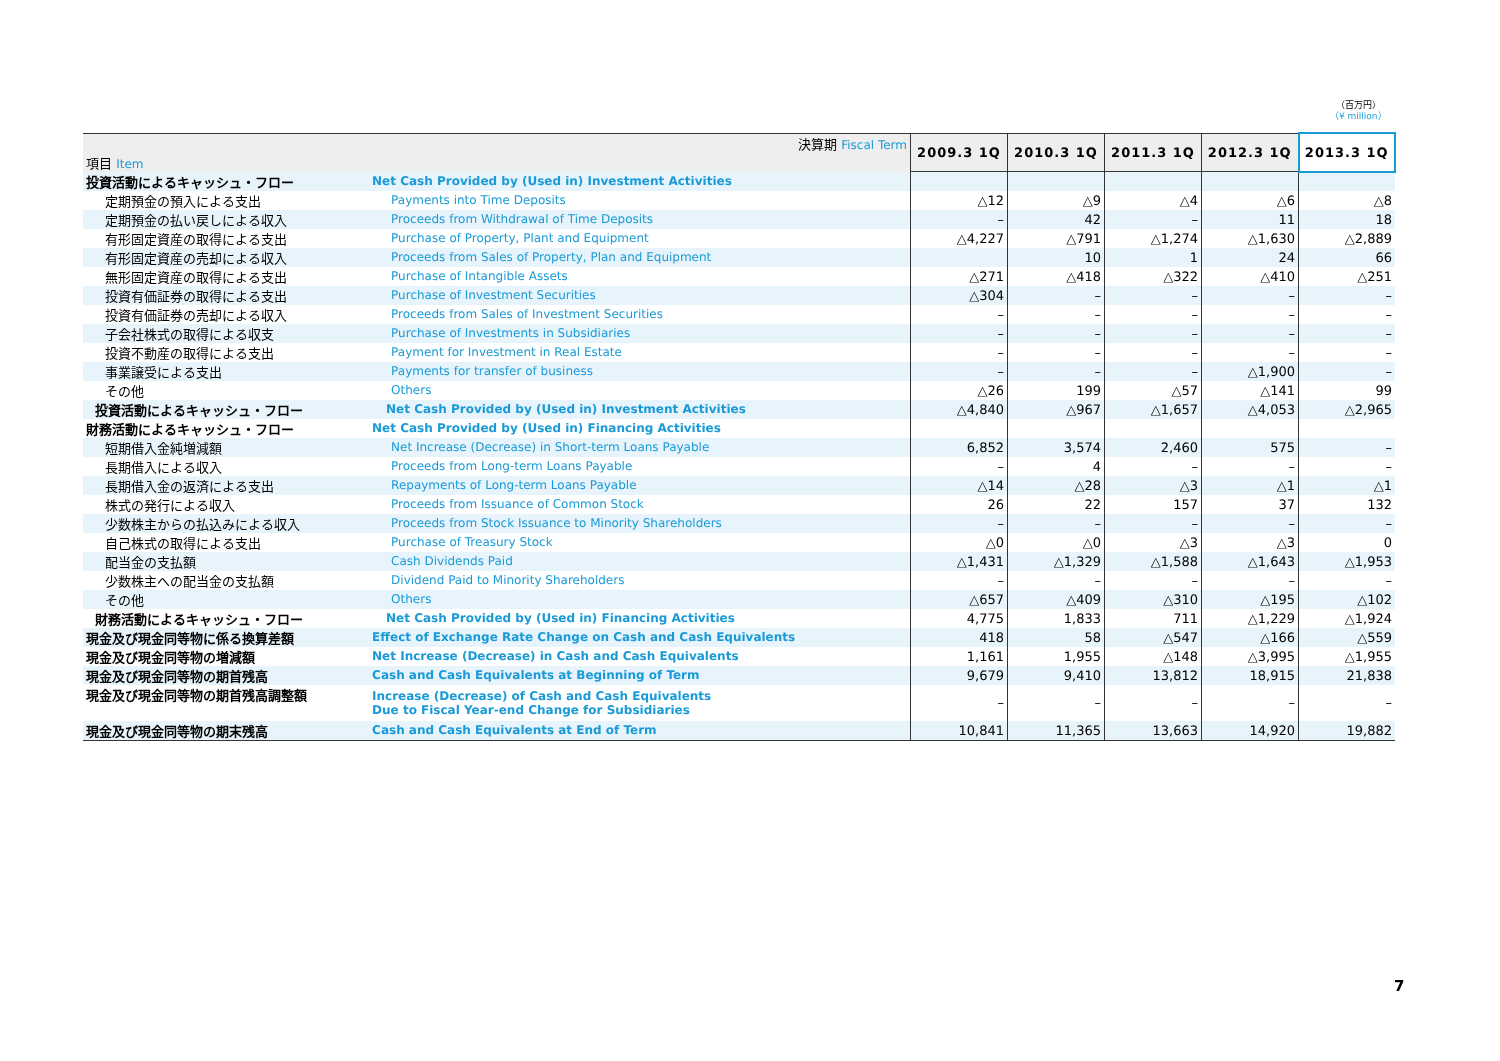（百万円）
（¥ million）
| 決算期 Fiscal Term 項目 Item | | 2009.3 1Q | 2010.3 1Q | 2011.3 1Q | 2012.3 1Q | 2013.3 1Q |
| 投資活動によるキャッシュ・フロー | Net Cash Provided by (Used in) Investment Activities | | | | | |
| 定期預金の預入による支出 | Payments into Time Deposits | △12 | △9 | △4 | △6 | △8 |
| 定期預金の払い戻しによる収入 | Proceeds from Withdrawal of Time Deposits | – | 42 | – | 11 | 18 |
| 有形固定資産の取得による支出 | Purchase of Property, Plant and Equipment | △4,227 | △791 | △1,274 | △1,630 | △2,889 |
| 有形固定資産の売却による収入 | Proceeds from Sales of Property, Plan and Equipment | | 10 | 1 | 24 | 66 |
| 無形固定資産の取得による支出 | Purchase of Intangible Assets | △271 | △418 | △322 | △410 | △251 |
| 投資有価証券の取得による支出 | Purchase of Investment Securities | △304 | – | – | – | – |
| 投資有価証券の売却による収入 | Proceeds from Sales of Investment Securities | – | – | – | – | – |
| 子会社株式の取得による収支 | Purchase of Investments in Subsidiaries | – | – | – | – | – |
| 投資不動産の取得による支出 | Payment for Investment in Real Estate | – | – | – | – | – |
| 事業譲受による支出 | Payments for transfer of business | – | – | – | △1,900 | – |
| その他 | Others | △26 | 199 | △57 | △141 | 99 |
| 投資活動によるキャッシュ・フロー | Net Cash Provided by (Used in) Investment Activities | △4,840 | △967 | △1,657 | △4,053 | △2,965 |
| 財務活動によるキャッシュ・フロー | Net Cash Provided by (Used in) Financing Activities | | | | | |
| 短期借入金純増減額 | Net Increase (Decrease) in Short-term Loans Payable | 6,852 | 3,574 | 2,460 | 575 | – |
| 長期借入による収入 | Proceeds from Long-term Loans Payable | – | 4 | – | – | – |
| 長期借入金の返済による支出 | Repayments of Long-term Loans Payable | △14 | △28 | △3 | △1 | △1 |
| 株式の発行による収入 | Proceeds from Issuance of Common Stock | 26 | 22 | 157 | 37 | 132 |
| 少数株主からの払込みによる収入 | Proceeds from Stock Issuance to Minority Shareholders | – | – | – | – | – |
| 自己株式の取得による支出 | Purchase of Treasury Stock | △0 | △0 | △3 | △3 | 0 |
| 配当金の支払額 | Cash Dividends Paid | △1,431 | △1,329 | △1,588 | △1,643 | △1,953 |
| 少数株主への配当金の支払額 | Dividend Paid to Minority Shareholders | – | – | – | – | – |
| その他 | Others | △657 | △409 | △310 | △195 | △102 |
| 財務活動によるキャッシュ・フロー | Net Cash Provided by (Used in) Financing Activities | 4,775 | 1,833 | 711 | △1,229 | △1,924 |
| 現金及び現金同等物に係る換算差額 | Effect of Exchange Rate Change on Cash and Cash Equivalents | 418 | 58 | △547 | △166 | △559 |
| 現金及び現金同等物の増減額 | Net Increase (Decrease) in Cash and Cash Equivalents | 1,161 | 1,955 | △148 | △3,995 | △1,955 |
| 現金及び現金同等物の期首残高 | Cash and Cash Equivalents at Beginning of Term | 9,679 | 9,410 | 13,812 | 18,915 | 21,838 |
| 現金及び現金同等物の期首残高調整額 | Increase (Decrease) of Cash and Cash Equivalents Due to Fiscal Year-end Change for Subsidiaries | – | – | – | – | – |
| 現金及び現金同等物の期末残高 | Cash and Cash Equivalents at End of Term | 10,841 | 11,365 | 13,663 | 14,920 | 19,882 |
7